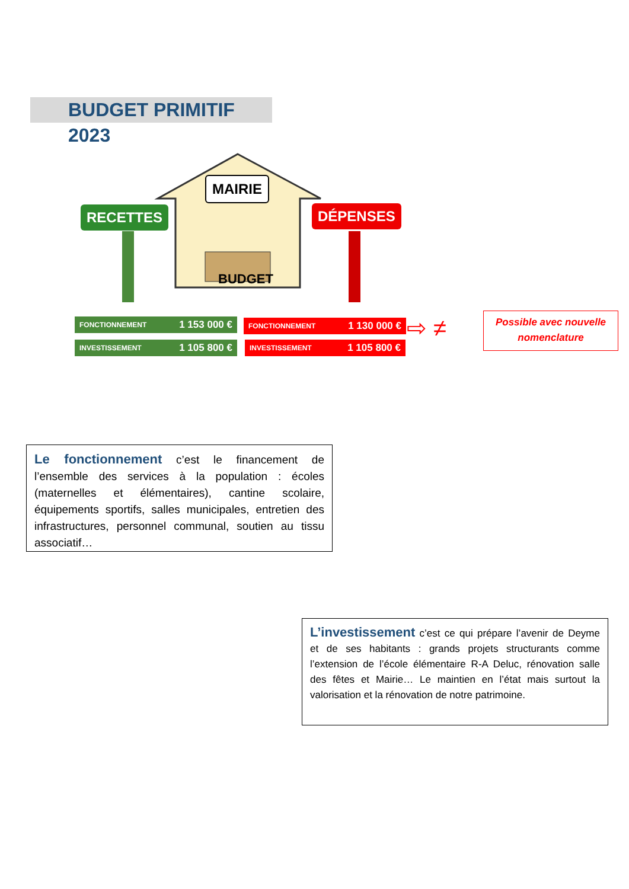BUDGET PRIMITIF 2023
MAIRIE
RECETTES DÉPENSES
BUDGET
FONCTIONNEMENT 1 153 000 €
INVESTISSEMENT 1 105 800 €
FONCTIONNEMENT 1 130 000 €
INVESTISSEMENT 1 105 800 €
⇨ ≠
Possible avec nouvelle nomenclature
Le fonctionnement c’est le financement de l’ensemble des services à la population : écoles (maternelles et élémentaires), cantine scolaire, équipements sportifs, salles municipales, entretien des infrastructures, personnel communal, soutien au tissu associatif…
L’investissement c’est ce qui prépare l’avenir de Deyme et de ses habitants : grands projets structurants comme l’extension de l’école élémentaire R-A Deluc, rénovation salle des fêtes et Mairie… Le maintien en l’état mais surtout la valorisation et la rénovation de notre patrimoine.